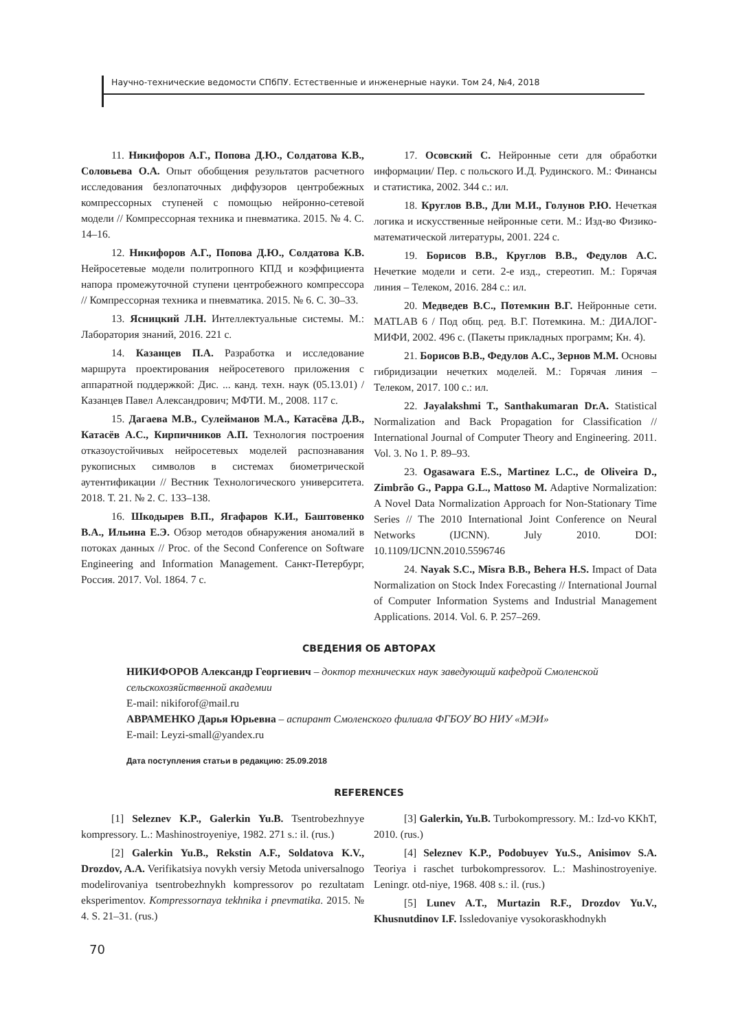Научно-технические ведомости СПбПУ. Естественные и инженерные науки. Том 24, №4, 2018
11. Никифоров А.Г., Попова Д.Ю., Солдатова К.В., Соловьева О.А. Опыт обобщения результатов расчетного исследования безлопаточных диффузоров центробежных компрессорных ступеней с помощью нейронно-сетевой модели // Компрессорная техника и пневматика. 2015. № 4. С. 14–16.
12. Никифоров А.Г., Попова Д.Ю., Солдатова К.В. Нейросетевые модели политропного КПД и коэффициента напора промежуточной ступени центробежного компрессора // Компрессорная техника и пневматика. 2015. № 6. С. 30–33.
13. Ясницкий Л.Н. Интеллектуальные системы. М.: Лаборатория знаний, 2016. 221 с.
14. Казанцев П.А. Разработка и исследование маршрута проектирования нейросетевого приложения с аппаратной поддержкой: Дис. ... канд. техн. наук (05.13.01) / Казанцев Павел Александрович; МФТИ. М., 2008. 117 с.
15. Дагаева М.В., Сулейманов М.А., Катасёва Д.В., Катасёв А.С., Кирпичников А.П. Технология построения отказоустойчивых нейросетевых моделей распознавания рукописных символов в системах биометрической аутентификации // Вестник Технологического университета. 2018. Т. 21. № 2. С. 133–138.
16. Шкодырев В.П., Ягафаров К.И., Баштовенко В.А., Ильина Е.Э. Обзор методов обнаружения аномалий в потоках данных // Proc. of the Second Conference on Software Engineering and Information Management. Санкт-Петербург, Россия. 2017. Vol. 1864. 7 с.
17. Осовский С. Нейронные сети для обработки информации/ Пер. с польского И.Д. Рудинского. М.: Финансы и статистика, 2002. 344 с.: ил.
18. Круглов В.В., Дли М.И., Голунов Р.Ю. Нечеткая логика и искусственные нейронные сети. М.: Изд-во Физико-математической литературы, 2001. 224 с.
19. Борисов В.В., Круглов В.В., Федулов А.С. Нечеткие модели и сети. 2-е изд., стереотип. М.: Горячая линия – Телеком, 2016. 284 с.: ил.
20. Медведев В.С., Потемкин В.Г. Нейронные сети. MATLAB 6 / Под общ. ред. В.Г. Потемкина. М.: ДИАЛОГ-МИФИ, 2002. 496 с. (Пакеты прикладных программ; Кн. 4).
21. Борисов В.В., Федулов А.С., Зернов М.М. Основы гибридизации нечетких моделей. М.: Горячая линия – Телеком, 2017. 100 с.: ил.
22. Jayalakshmi T., Santhakumaran Dr.A. Statistical Normalization and Back Propagation for Classification // International Journal of Computer Theory and Engineering. 2011. Vol. 3. No 1. P. 89–93.
23. Ogasawara E.S., Martinez L.C., de Oliveira D., Zimbrão G., Pappa G.L., Mattoso M. Adaptive Normalization: A Novel Data Normalization Approach for Non-Stationary Time Series // The 2010 International Joint Conference on Neural Networks (IJCNN). July 2010. DOI: 10.1109/IJCNN.2010.5596746
24. Nayak S.C., Misra B.B., Behera H.S. Impact of Data Normalization on Stock Index Forecasting // International Journal of Computer Information Systems and Industrial Management Applications. 2014. Vol. 6. P. 257–269.
СВЕДЕНИЯ ОБ АВТОРАХ
НИКИФОРОВ Александр Георгиевич – доктор технических наук заведующий кафедрой Смоленской сельскохозяйственной академии
E-mail: nikiforof@mail.ru
АВРАМЕНКО Дарья Юрьевна – аспирант Смоленского филиала ФГБОУ ВО НИУ «МЭИ»
E-mail: Leyzi-small@yandex.ru
Дата поступления статьи в редакцию: 25.09.2018
REFERENCES
[1] Seleznev K.P., Galerkin Yu.B. Tsentrobezhnyye kompressory. L.: Mashinostroyeniye, 1982. 271 s.: il. (rus.)
[2] Galerkin Yu.B., Rekstin A.F., Soldatova K.V., Drozdov, A.A. Verifikatsiya novykh versiy Metoda universalnogo modelirovaniya tsentrobezhnykh kompressorov po rezultatam eksperimentov. Kompressornaya tekhnika i pnevmatika. 2015. № 4. S. 21–31. (rus.)
[3] Galerkin, Yu.B. Turbokompressory. M.: Izd-vo KKhT, 2010. (rus.)
[4] Seleznev K.P., Podobuyev Yu.S., Anisimov S.A. Teoriya i raschet turbokompressorov. L.: Mashinostroyeniye. Leningr. otd-niye, 1968. 408 s.: il. (rus.)
[5] Lunev A.T., Murtazin R.F., Drozdov Yu.V., Khusnutdinov I.F. Issledovaniye vysokoraskhodnykh
70